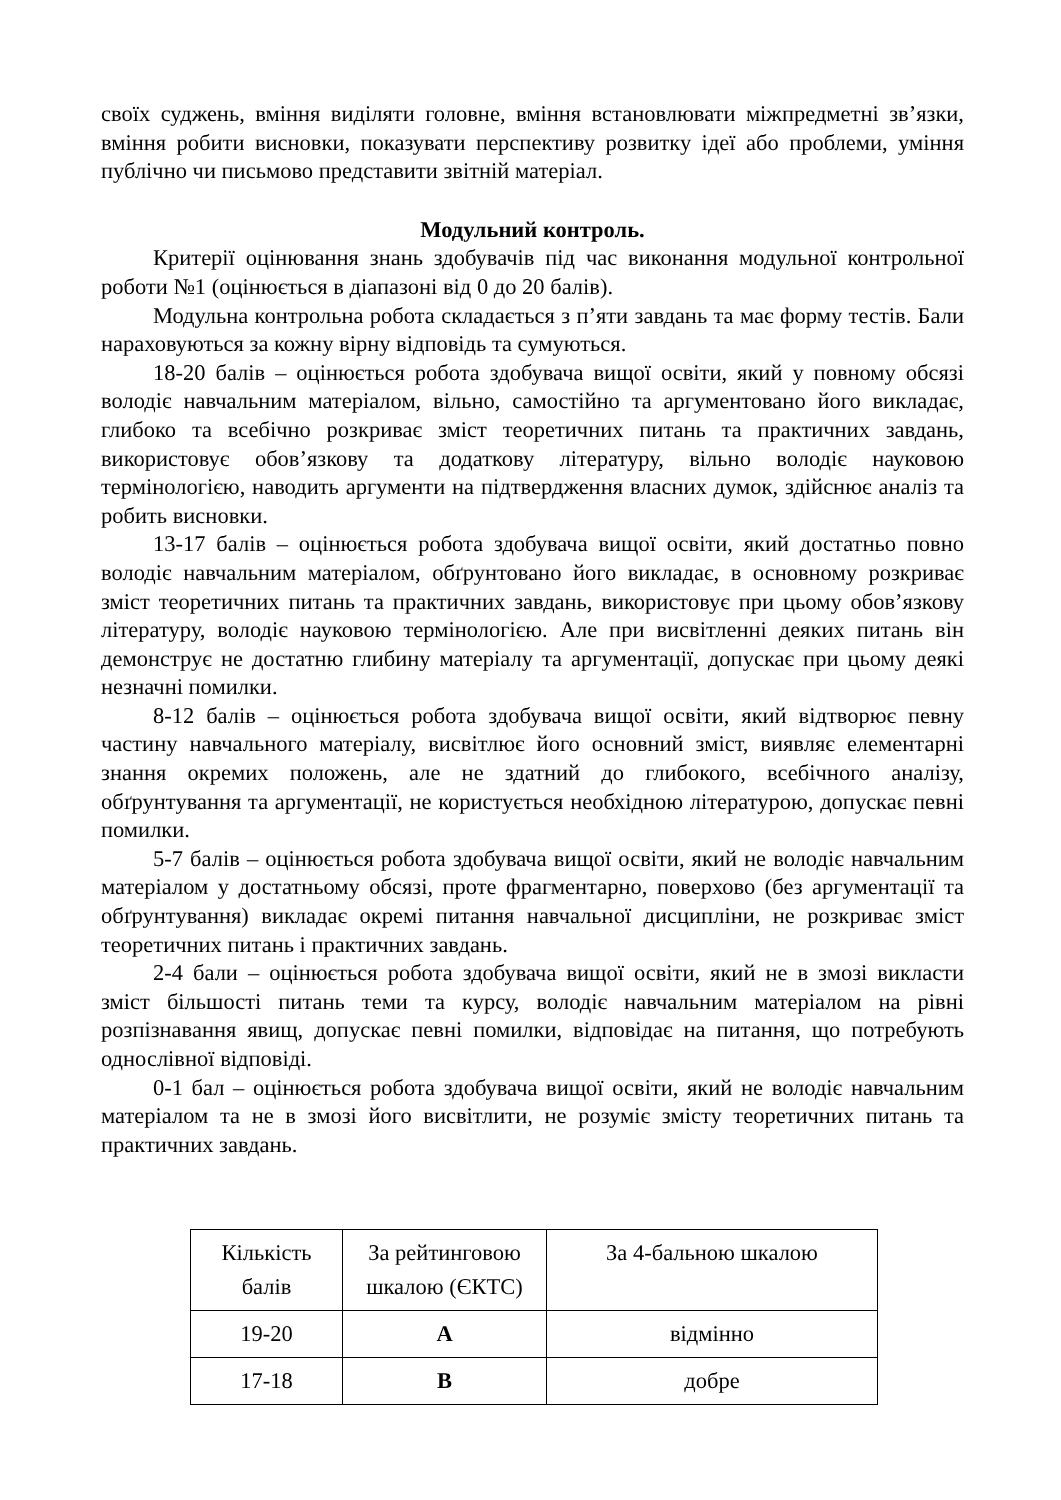своїх суджень, вміння виділяти головне, вміння встановлювати міжпредметні зв’язки, вміння робити висновки, показувати перспективу розвитку ідеї або проблеми, уміння публічно чи письмово представити звітній матеріал.
Модульний контроль.
Критерії оцінювання знань здобувачів під час виконання модульної контрольної роботи №1 (оцінюється в діапазоні від 0 до 20 балів).
Модульна контрольна робота складається з п’яти завдань та має форму тестів. Бали нараховуються за кожну вірну відповідь та сумуються.
18-20 балів – оцінюється робота здобувача вищої освіти, який у повному обсязі володіє навчальним матеріалом, вільно, самостійно та аргументовано його викладає, глибоко та всебічно розкриває зміст теоретичних питань та практичних завдань, використовує обов’язкову та додаткову літературу, вільно володіє науковою термінологією, наводить аргументи на підтвердження власних думок, здійснює аналіз та робить висновки.
13-17 балів – оцінюється робота здобувача вищої освіти, який достатньо повно володіє навчальним матеріалом, обґрунтовано його викладає, в основному розкриває зміст теоретичних питань та практичних завдань, використовує при цьому обов’язкову літературу, володіє науковою термінологією. Але при висвітленні деяких питань він демонструє не достатню глибину матеріалу та аргументації, допускає при цьому деякі незначні помилки.
8-12 балів – оцінюється робота здобувача вищої освіти, який відтворює певну частину навчального матеріалу, висвітлює його основний зміст, виявляє елементарні знання окремих положень, але не здатний до глибокого, всебічного аналізу, обґрунтування та аргументації, не користується необхідною літературою, допускає певні помилки.
5-7 балів – оцінюється робота здобувача вищої освіти, який не володіє навчальним матеріалом у достатньому обсязі, проте фрагментарно, поверхово (без аргументації та обґрунтування) викладає окремі питання навчальної дисципліни, не розкриває зміст теоретичних питань і практичних завдань.
2-4 бали – оцінюється робота здобувача вищої освіти, який не в змозі викласти зміст більшості питань теми та курсу, володіє навчальним матеріалом на рівні розпізнавання явищ, допускає певні помилки, відповідає на питання, що потребують однослівної відповіді.
0-1 бал – оцінюється робота здобувача вищої освіти, який не володіє навчальним матеріалом та не в змозі його висвітлити, не розуміє змісту теоретичних питань та практичних завдань.
| Кількість балів | За рейтинговою шкалою (ЄКТС) | За 4-бальною шкалою |
| 19-20 | A | відмінно |
| 17-18 | B | добре |